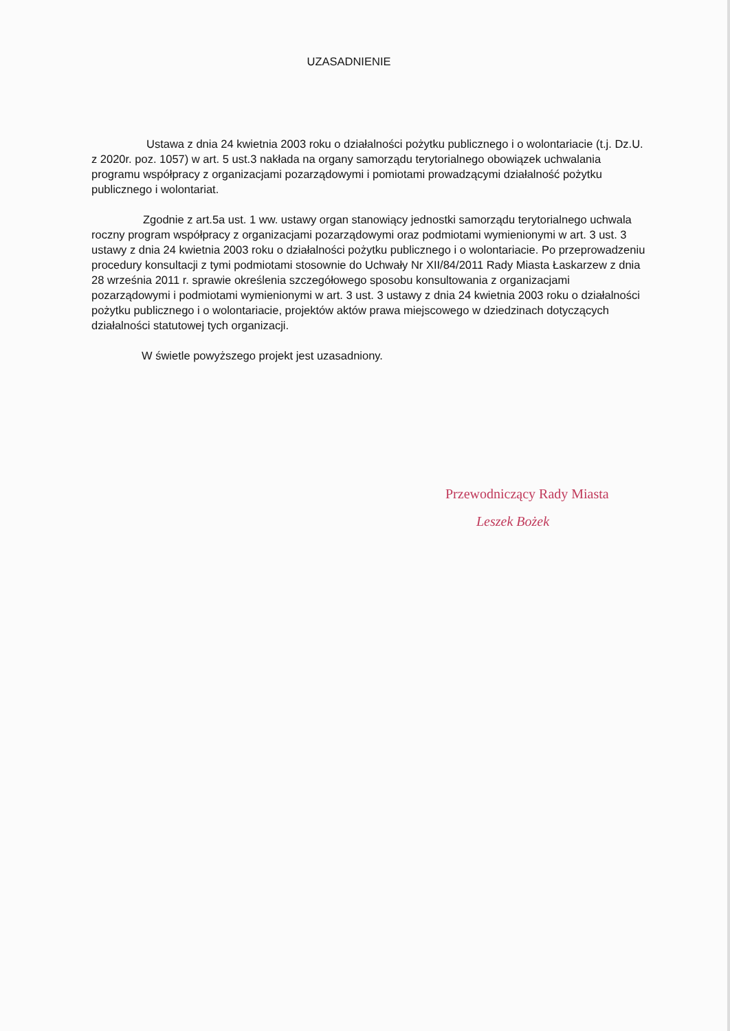UZASADNIENIE
Ustawa z dnia 24 kwietnia 2003 roku o działalności pożytku publicznego i o wolontariacie (t.j. Dz.U. z 2020r. poz. 1057) w art. 5 ust.3 nakłada na organy samorządu terytorialnego obowiązek uchwalania programu współpracy z organizacjami pozarządowymi i pomiotami prowadzącymi działalność pożytku publicznego i wolontariat.
Zgodnie z art.5a ust. 1 ww. ustawy organ stanowiący jednostki samorządu terytorialnego uchwala roczny program współpracy z organizacjami pozarządowymi oraz podmiotami wymienionymi w art. 3 ust. 3 ustawy z dnia 24 kwietnia 2003 roku o działalności pożytku publicznego i o wolontariacie. Po przeprowadzeniu procedury konsultacji z tymi podmiotami stosownie do Uchwały Nr XII/84/2011 Rady Miasta Łaskarzew z dnia 28 września 2011 r. sprawie określenia szczegółowego sposobu konsultowania z organizacjami pozarządowymi i podmiotami wymienionymi w art. 3 ust. 3 ustawy z dnia 24 kwietnia 2003 roku o działalności pożytku publicznego i o wolontariacie, projektów aktów prawa miejscowego w dziedzinach dotyczących działalności statutowej tych organizacji.
W świetle powyższego projekt jest uzasadniony.
Przewodniczący Rady Miasta
Leszek Bożek